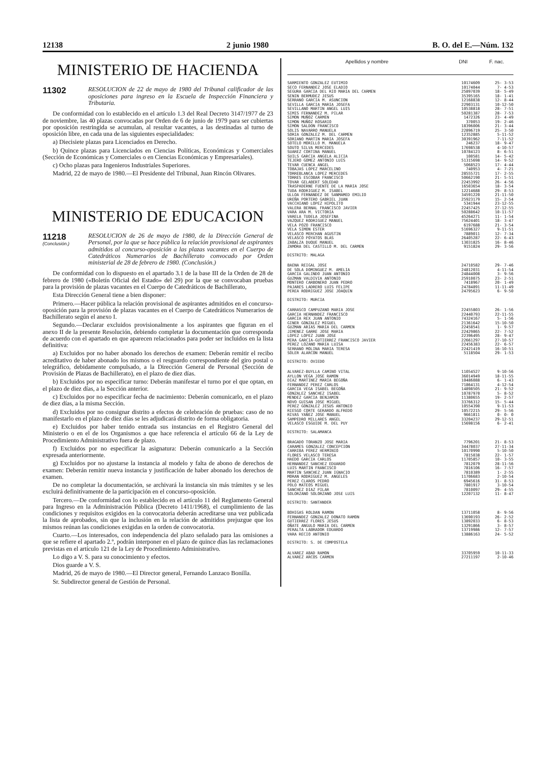12138 2 junio 1980 B. O. del E.—Núm. 132
MINISTERIO DE HACIENDA
11302
RESOLUCION de 22 de mayo de 1980 del Tribunal calificador de las oposiciones para ingreso en la Escuela de Inspección Financiera y Tributaria.
De conformidad con lo establecido en el artículo 1.3 del Real Decreto 3147/1977 de 23 de noviembre, las 40 plazas convocadas por Orden de 6 de junio de 1979 para ser cubiertas por oposición restringida se acumulan, al resultar vacantes, a las destinadas al turno de oposición libre, en cada una de las siguientes especialidades:
a) Diecisiete plazas para Licenciados en Derecho.
b) Quince plazas para Licenciados en Ciencias Políticas, Económicas y Comerciales (Sección de Económicas y Comerciales o en Ciencias Económicas y Empresariales).
c) Ocho plazas para Ingenieros Industriales Superiores.
Madrid, 22 de mayo de 1980.—El Presidente del Tribunal, Juan Rincón Olivares.
MINISTERIO DE EDUCACION
11218
(Conclusión.)
RESOLUCION de 26 de mayo de 1980, de la Dirección General de Personal, por la que se hace pública la relación provisional de aspirantes admitidos al concurso-oposición a las plazas vacantes en el Cuerpo de Catedráticos Numerarios de Bachillerato convocado por Orden ministerial de 28 de febrero de 1980. (Conclusión.)
De conformidad con lo dispuesto en el apartado 3.1 de la base III de la Orden de 28 de febrero de 1980 («Boletín Oficial del Estado» del 29) por la que se convocaban pruebas para la provisión de plazas vacantes en el Cuerpo de Catedráticos de Bachillerato,
Esta Dirección General tiene a bien disponer:
Primero.—Hacer pública la relación provisional de aspirantes admitidos en el concurso-oposición para la provisión de plazas vacantes en el Cuerpo de Catedráticos Numerarios de Bachillerato según el anexo I.
Segundo.—Declarar excluidos provisionalmente a los aspirantes que figuran en el anexo II de la presente Resolución, debiendo completar la documentación que corresponda de acuerdo con el apartado en que aparecen relacionados para poder ser incluidos en la lista definitiva:
a) Excluidos por no haber abonado los derechos de examen: Deberán remitir el recibo acreditativo de haber abonado los mismos o el resguardo correspondiente del giro postal o telegráfico, debidamente compulsado, a la Dirección General de Personal (Sección de Provisión de Plazas de Bachillerato), en el plazo de diez días.
b) Excluidos por no especificar turno: Deberán manifestar el turno por el que optan, en el plazo de diez días, a la Sección anterior.
c) Excluidos por no especificar fecha de nacimiento: Deberán comunicarlo, en el plazo de diez días, a la misma Sección.
d) Excluidos por no consignar distrito a efectos de celebración de pruebas: caso de no manifestarlo en el plazo de diez días se les adjudicará distrito de forma obligatoria.
e) Excluidos por haber tenido entrada sus instancias en el Registro General del Ministerio o en el de los Organismos a que hace referencia el artículo 66 de la Ley de Procedimiento Administrativo fuera de plazo.
f) Excluidos por no especificar la asignatura: Deberán comunicarlo a la Sección expresada anteriormente.
g) Excluidos por no ajustarse la instancia al modelo y falta de abono de derechos de examen: Deberán remitir nueva instancia y justificación de haber abonado los derechos de examen.
De no completar la documentación, se archivará la instancia sin más trámites y se les excluirá definitivamente de la participación en el concurso-oposición.
Tercero.—De conformidad con lo establecido en el artículo 11 del Reglamento General para Ingreso en la Administración Pública (Decreto 1411/1968), el cumplimiento de las condiciones y requisitos exigidos en la convocatoria deberán acreditarse una vez publicada la lista de aprobados, sin que la inclusión en la relación de admitidos prejuzgue que los mismos reúnan las condiciones exigidas en la orden de convocatoria.
Cuarto.—Los interesados, con independencia del plazo señalado para las omisiones a que se refiere el apartado 2.º, podrán interponer en el plazo de quince días las reclamaciones previstas en el artículo 121 de la Ley de Procedimiento Administrativo.
Lo digo a V. S. para su conocimiento y efectos.
Dios guarde a V. S.
Madrid, 26 de mayo de 1980.—El Director general, Fernando Lanzaco Bonilla.
Sr. Subdirector general de Gestión de Personal.
| Apellidos y nombre | DNI | F. nac. |
| --- | --- | --- |
| SARMIENTO GONZALEZ EUTIMIO | 10174609 | 25- 3-53 |
| SECO FERNANDEZ JOSE ELADIO | 10174044 | 7- 4-53 |
| SEGURA GARCIA DEL RIO MARIA DEL CARMEN | 25897039 | 18- 5-49 |
| SENIN BERMUDEZ JESUS | 35395165 | 18- 1-41 |
| SERRANO GARCIA M. ASUNCION | 12168838 | 12- 8-44 |
| SEVILLA GARCIA MARIA JOSEFA | 22903131 | 10-12-50 |
| SEVILLANO MARTIN ANGEL LUIS | 10538818 | 28- 7-51 |
| SIMIS FERNANDEZ M. PILAR | 50281387 | 28- 7-53 |
| SIMON MUÑOZ CARMEN | 1472326 | 23- 4-49 |
| SIMON MUÑOZ ROSARIO | 370053 | 19- 2-46 |
| SIMON SALDON FRANCISCO | 18396006 | 21- 3-44 |
| SOLIS NAVARRO MANUELA | 22896719 | 25- 3-50 |
| SORIA GONZALEZ M. DEL CARMEN | 12352885 | 5-11-52 |
| SORIANO MARTIN MARIA JOSEFA | 30391962 | 7-11-52 |
| SOTELO MORILLO M. MANUELA | 246237 | 18- 9-47 |
| SOUTO SILVA MERCEDES | 17698538 | 4-10-57 |
| SUAREZ CORTINA MANUEL | 10784123 | 8- 6-51 |
| SUILS GARCIA ANGELA ALICIA | 100581 | 14- 5-42 |
| TEJERO GOMEZ ANTONIO LUIS | 51315698 | 14- 9-52 |
| TEVAR CUENCA ANGEL | 5068523 | 17- 4-44 |
| TOBAJAS LOPEZ MARCELINO | 740953 | 4- 7-21 |
| TORREBLANCA LOPEZ MERCEDES | 28555721 | 17- 2-55 |
| TORRES ESCOBAR FRANCISCO | 50662190 | 21- 5-51 |
| TOVAR GELABERT SOLEDAD | 22453992 | 26- 4-56 |
| TRASPADERNE FUENTE DE LA MARIA JOSE | 16503654 | 18- 3-54 |
| TUDA RODRIGUEZ M. ISABEL | 12214688 | 29- 8-53 |
| ULLOA FERNANDEZ DE SANMAMED EMILIO | 34591220 | 21-11-50 |
| UREÑA PORTERO GABRIEL JUAN | 25923179 | 15- 2-54 |
| VACCHIANO LOPEZ HIPOLITO | 5341944 | 23-12-55 |
| VALERA BERNAL FRANCISCO JAVIER | 22457425 | 27-12-55 |
| VARA ARA M. VICTORIA | 50288642 | 10-11-57 |
| VARELA TUDELA JOSEFINA | 45264271 | 11- 1-54 |
| VAZQUEZ RODRIGUEZ MANUEL | 75624401 | 18- 3-47 |
| VELA POZO FRANCISCO | 6197688 | 21- 3-54 |
| VELA SIMON ESTER | 51696327 | 9-11-51 |
| VELASCO MERCHAN AGUSTIN | 7889011 | 12- 7-34 |
| VELASCO POYATOS BLAS | 26405287 | 22- 6-43 |
| ZABALZA DUQUE MANUEL | 13031825 | 16- 8-46 |
| ZAMORA DEL CASTILLO M. DEL CARMEN | 9151824 | 29- 3-56 |
| DISTRITO: MALAGA | | |
| BAENA REIGAL JOSE | 24710582 | 29- 7-46 |
| DE SOLA DOMINGUEZ M. AMELIA | 24812031 | 4-11-54 |
| GARCIA GALINDO JUAN ANTONIO | 24844008 | 3- 9-56 |
| GUZMAN VALDIVIA ANTONIO | 25910075 | 23- 2-51 |
| MONTERO CARBONERO JUAN PEDRO | 7418967 | 20- 1-49 |
| PAJARES LADRERO LUIS FELIPE | 24784891 | 11-11-49 |
| PEREA RODRIGUEZ JOSE JOAQUIN | 24795623 | 6- 9-50 |
| DISTRITO: MURCIA | | |
| CARRASCO CAMPUZANO MARIA JOSE | 22455803 | 26- 1-56 |
| GARCIA HERNANDEZ FRANCISCO | 22440793 | 22-11-55 |
| GARCIA REX JUAN ANTONIO | 74324167 | 5- 1-56 |
| GINER GONZALEZ MIGUEL | 21361642 | 15-10-50 |
| GUZMAN ARIAS MARIA DEL CARMEN | 22458541 | 1- 9-57 |
| JIMENEZ GARRE JOSE MARIA | 22429865 | 22- 7-52 |
| LOPEZ LOPEZ JUAN JOSE | 22396495 | 28- 9-47 |
| MIRA GARCIA-GUTIERREZ FRANCISCO JAVIER | 22661297 | 27-10-57 |
| PEREZ LOZANO MARIA LUISA | 22456383 | 22- 6-57 |
| SERRANO MOLINA MARIA TERESA | 22421419 | 16-10-51 |
| SOLER ALARCON MANUEL | 5118504 | 29- 1-53 |
| DISTRITO: OVIEDO | | |
| ALVAREZ-BUYLLA CAMINO VITAL | 11054527 | 9-10-56 |
| AYLLON VEGA JOSE RAMON | 36014949 | 18-11-55 |
| DIAZ MARTINEZ MARIA BEGOÑA | 10486088 | 6- 1-43 |
| FERNANDEZ PEREZ CARLOS | 71864131 | 4-12-54 |
| GARCIA VEGA ISABEL BEGOÑA | 14898505 | 21- 9-52 |
| GONZALEZ SANCHEZ ISABEL | 10787970 | 5- 8-52 |
| MENDEZ GARCIA BENJAMIN | 11380655 | 19- 2-57 |
| NOVO GUISAN JOSE MIGUEL | 33766312 | 15- 5-44 |
| PEREZ GONZALEZ JESUS ANTONIO | 10554390 | 9-11-53 |
| RIESGO CORTE GERARDO ALFREDO | 10572215 | 29- 5-56 |
| RIVAS YAÑEZ JOSE MANUEL | 9661811 | 0- 0- 0 |
| SAMPEDRO MILLARES ANGEL | 33204237 | 29-12-51 |
| VELASCO ESGUIDE M. DEL PUY | 15698156 | 6- 2-41 |
| DISTRITO: SALAMANCA | | |
| BRAGADO TORANZO JOSE MARIA | 7796201 | 21- 8-53 |
| CARAMES GONZALEZ CONCEPCION | 34478037 | 27-11-34 |
| CARRIBA PEREZ HERMINIO | 10170990 | 5-10-50 |
| FLORES VELASCO TERESA | 7815038 | 22- 1-57 |
| HAEDO GARCIA CARLOS | 11705857 | 10- 3-55 |
| HERNANDEZ SANCHEZ EDUARDO | 7812079 | 28-11-56 |
| LUIS MARTIN FRANCISCO | 7816106 | 16- 7-57 |
| MARTIN SANCHEZ JUAN IGNACIO | 7810389 | 1- 2-55 |
| MORAN RODRIGUEZ M. ANGELES | 11706683 | 2-10-54 |
| PEREZ CLAROS PEDRO | 6945616 | 31- 8-53 |
| POLO MATEOS MIGUEL | 7801917 | 3-10-54 |
| SANCHEZ DIAZ PILAR | 7810097 | 29- 4-55 |
| SOLORZANO SOLORZANO JOSE LUIS | 12207132 | 11- 8-47 |
| DISTRITO: SANTANDER | | |
| BOHIGAS ROLDAN RAMON | 13711058 | 8- 9-56 |
| FERNANDEZ GONZALEZ DONATO RAMON | 13690193 | 26- 2-52 |
| GUTIERREZ FLORES JESUS | 13892033 | 6- 8-53 |
| OÑATE ANGULO MARIA DEL CARMEN | 13291866 | 3- 8-57 |
| PERALTA LABRADOR EDUARDO | 13719986 | 12- 7-57 |
| VARA RECIO ANTONIO | 13886163 | 24- 5-52 |
| DISTRITO: S. DE COMPOSTELA | | |
| ALVAREZ ABAD RAMON | 33705959 | 10-11-33 |
| ALVAREZ ARCOS CARMEN | 27211197 | 2-10-46 |